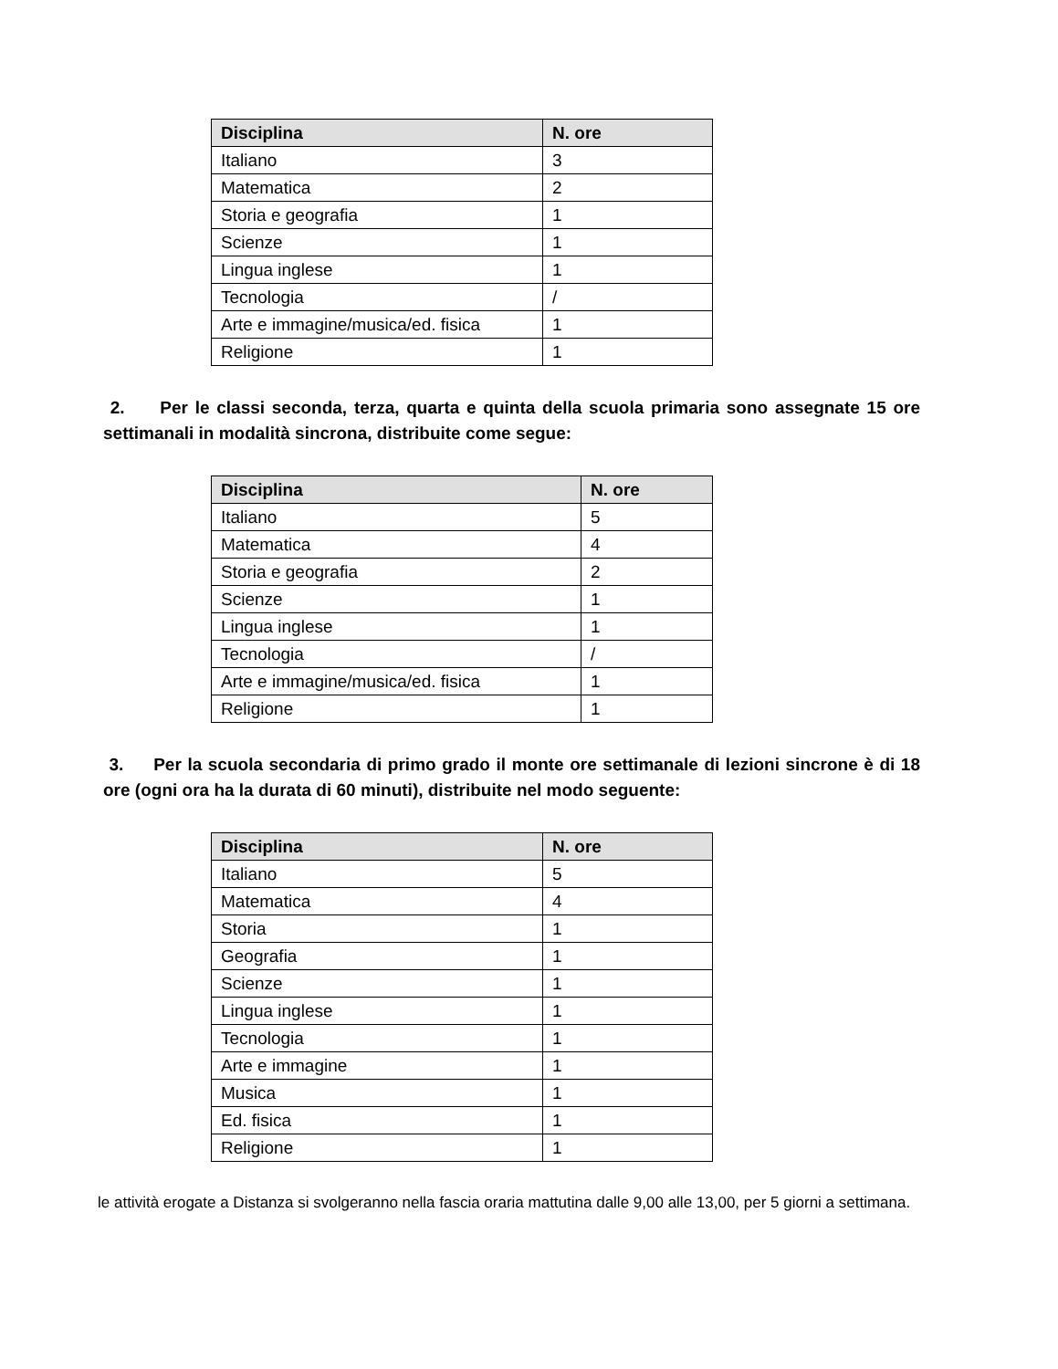| Disciplina | N. ore |
| --- | --- |
| Italiano | 3 |
| Matematica | 2 |
| Storia e geografia | 1 |
| Scienze | 1 |
| Lingua inglese | 1 |
| Tecnologia | / |
| Arte e immagine/musica/ed. fisica | 1 |
| Religione | 1 |
2. Per le classi seconda, terza, quarta e quinta della scuola primaria sono assegnate 15 ore settimanali in modalità sincrona, distribuite come segue:
| Disciplina | N. ore |
| --- | --- |
| Italiano | 5 |
| Matematica | 4 |
| Storia e geografia | 2 |
| Scienze | 1 |
| Lingua inglese | 1 |
| Tecnologia | / |
| Arte e immagine/musica/ed. fisica | 1 |
| Religione | 1 |
3. Per la scuola secondaria di primo grado il monte ore settimanale di lezioni sincrone è di 18 ore (ogni ora ha la durata di 60 minuti), distribuite nel modo seguente:
| Disciplina | N. ore |
| --- | --- |
| Italiano | 5 |
| Matematica | 4 |
| Storia | 1 |
| Geografia | 1 |
| Scienze | 1 |
| Lingua inglese | 1 |
| Tecnologia | 1 |
| Arte e immagine | 1 |
| Musica | 1 |
| Ed. fisica | 1 |
| Religione | 1 |
le attività erogate a Distanza si svolgeranno nella fascia oraria mattutina dalle 9,00 alle 13,00, per 5 giorni a settimana.